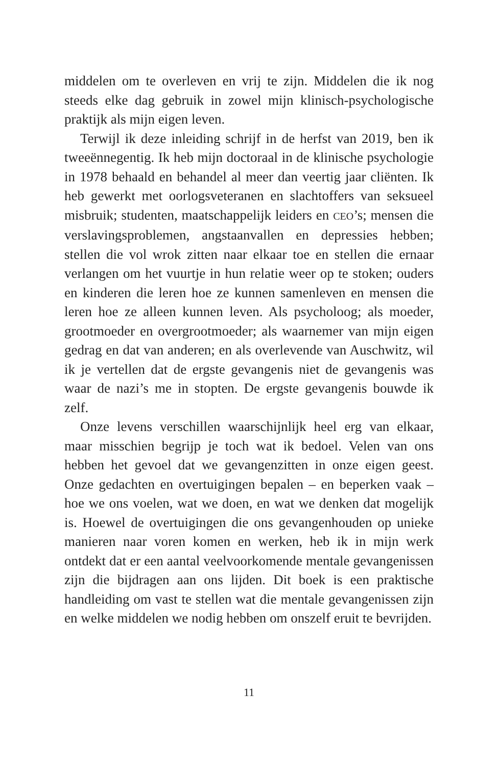middelen om te overleven en vrij te zijn. Middelen die ik nog steeds elke dag gebruik in zowel mijn klinisch-psychologische praktijk als mijn eigen leven.
Terwijl ik deze inleiding schrijf in de herfst van 2019, ben ik tweeënnegentig. Ik heb mijn doctoraal in de klinische psychologie in 1978 behaald en behandel al meer dan veertig jaar cliënten. Ik heb gewerkt met oorlogsveteranen en slachtoffers van seksueel misbruik; studenten, maatschappelijk leiders en CEO’s; mensen die verslavingsproblemen, angstaanvallen en depressies hebben; stellen die vol wrok zitten naar elkaar toe en stellen die ernaar verlangen om het vuurtje in hun relatie weer op te stoken; ouders en kinderen die leren hoe ze kunnen samenleven en mensen die leren hoe ze alleen kunnen leven. Als psycholoog; als moeder, grootmoeder en overgrootmoeder; als waarnemer van mijn eigen gedrag en dat van anderen; en als overlevende van Auschwitz, wil ik je vertellen dat de ergste gevangenis niet de gevangenis was waar de nazi’s me in stopten. De ergste gevangenis bouwde ik zelf.
Onze levens verschillen waarschijnlijk heel erg van elkaar, maar misschien begrijp je toch wat ik bedoel. Velen van ons hebben het gevoel dat we gevangenzitten in onze eigen geest. Onze gedachten en overtuigingen bepalen – en beperken vaak – hoe we ons voelen, wat we doen, en wat we denken dat mogelijk is. Hoewel de overtuigingen die ons gevangenhouden op unieke manieren naar voren komen en werken, heb ik in mijn werk ontdekt dat er een aantal veelvoorkomende mentale gevangenissen zijn die bijdragen aan ons lijden. Dit boek is een praktische handleiding om vast te stellen wat die mentale gevangenissen zijn en welke middelen we nodig hebben om onszelf eruit te bevrijden.
11